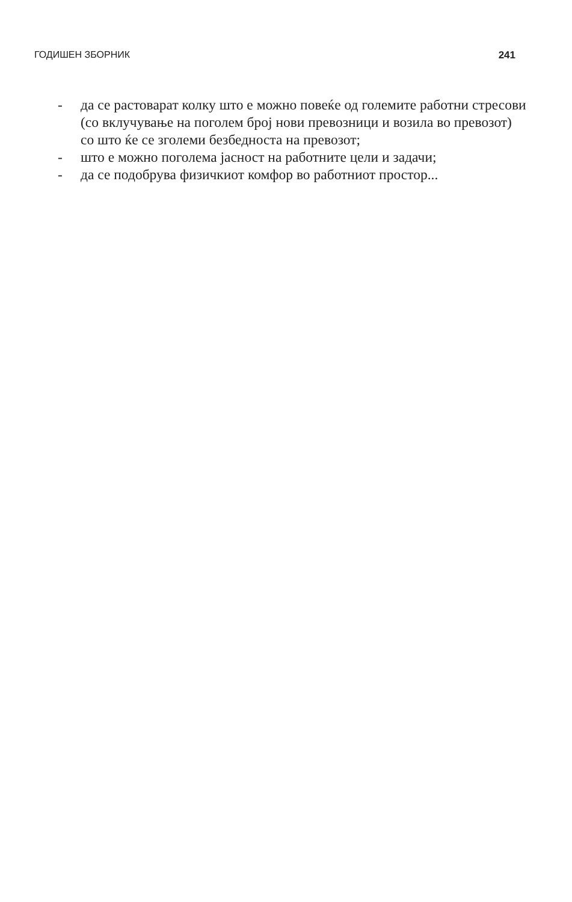ГОДИШЕН ЗБОРНИК 241
- да се растоварат колку што е можно повеќе од големите работни стресови (со вклучување на поголем број нови превозници и возила во превозот) со што ќе се зголеми безбедноста на превозот;
- што е можно поголема јасност на работните цели и задачи;
- да се подобрува физичкиот комфор во работниот простор...